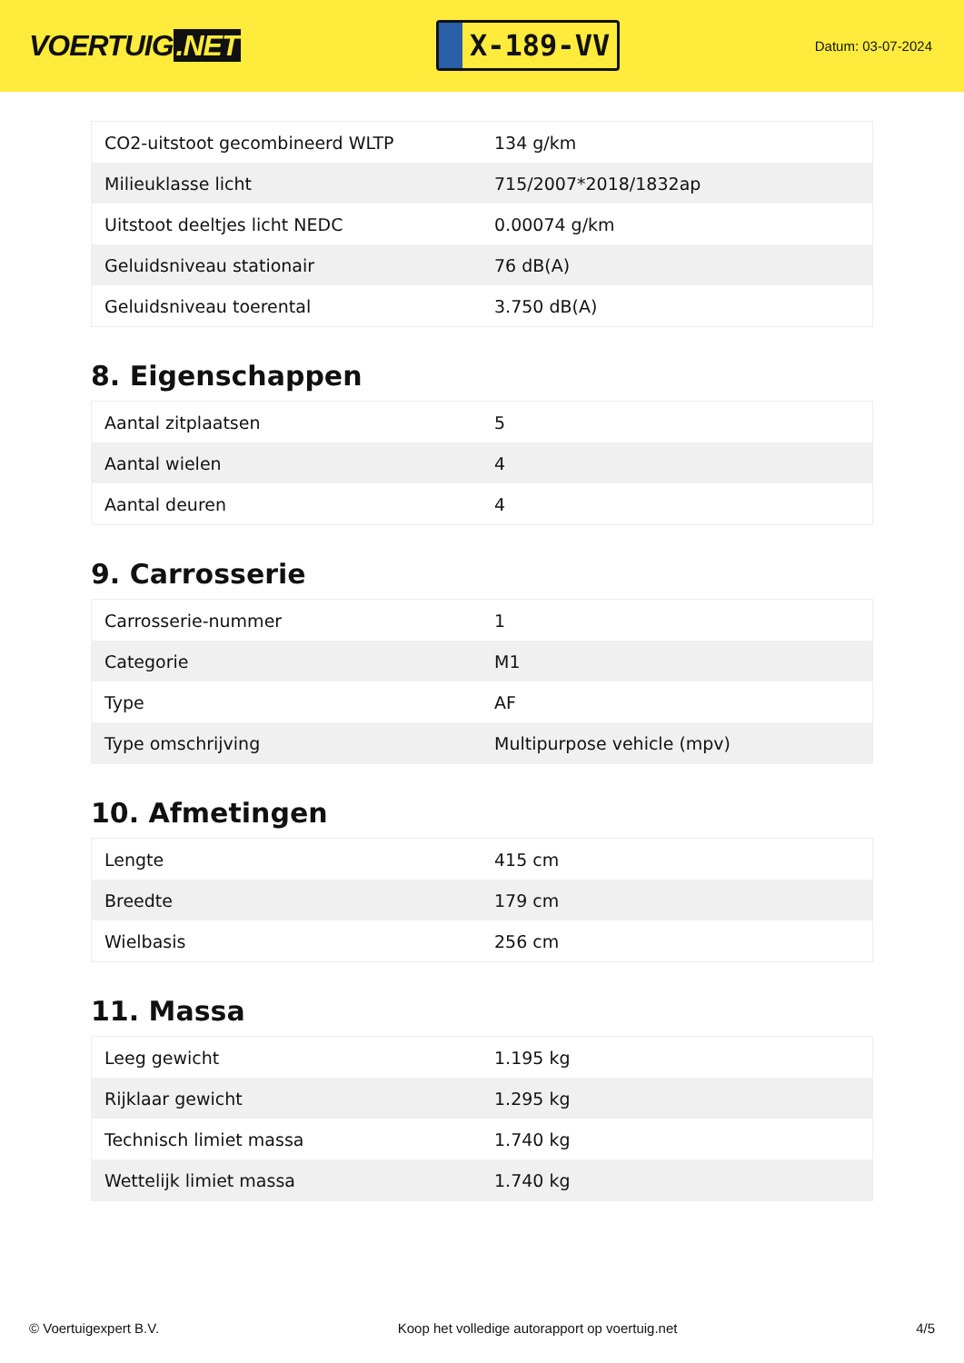VOERTUIG.NET
X-189-VV
Datum: 03-07-2024
| CO2-uitstoot gecombineerd WLTP | 134 g/km |
| Milieuklasse licht | 715/2007*2018/1832ap |
| Uitstoot deeltjes licht NEDC | 0.00074 g/km |
| Geluidsniveau stationair | 76 dB(A) |
| Geluidsniveau toerental | 3.750 dB(A) |
8. Eigenschappen
| Aantal zitplaatsen | 5 |
| Aantal wielen | 4 |
| Aantal deuren | 4 |
9. Carrosserie
| Carrosserie-nummer | 1 |
| Categorie | M1 |
| Type | AF |
| Type omschrijving | Multipurpose vehicle (mpv) |
10. Afmetingen
| Lengte | 415 cm |
| Breedte | 179 cm |
| Wielbasis | 256 cm |
11. Massa
| Leeg gewicht | 1.195 kg |
| Rijklaar gewicht | 1.295 kg |
| Technisch limiet massa | 1.740 kg |
| Wettelijk limiet massa | 1.740 kg |
© Voertuigexpert B.V. Koop het volledige autorapport op voertuig.net 4/5